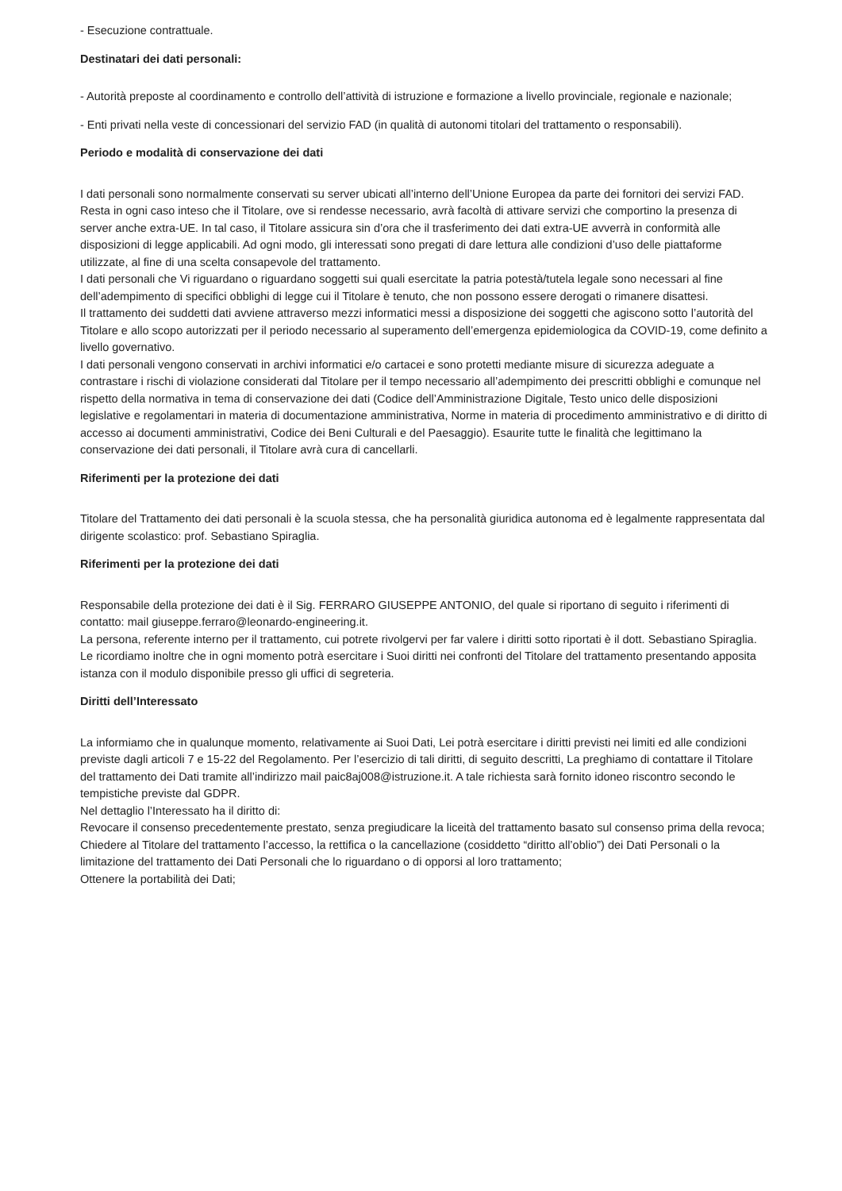- Esecuzione contrattuale.
Destinatari dei dati personali:
- Autorità preposte al coordinamento e controllo dell’attività di istruzione e formazione a livello provinciale, regionale e nazionale;
- Enti privati nella veste di concessionari del servizio FAD (in qualità di autonomi titolari del trattamento o responsabili).
Periodo e modalità di conservazione dei dati
I dati personali sono normalmente conservati su server ubicati all’interno dell’Unione Europea da parte dei fornitori dei servizi FAD. Resta in ogni caso inteso che il Titolare, ove si rendesse necessario, avrà facoltà di attivare servizi che comportino la presenza di server anche extra-UE. In tal caso, il Titolare assicura sin d’ora che il trasferimento dei dati extra-UE avverrà in conformità alle disposizioni di legge applicabili. Ad ogni modo, gli interessati sono pregati di dare lettura alle condizioni d’uso delle piattaforme utilizzate, al fine di una scelta consapevole del trattamento.
I dati personali che Vi riguardano o riguardano soggetti sui quali esercitate la patria potestà/tutela legale sono necessari al fine dell’adempimento di specifici obblighi di legge cui il Titolare è tenuto, che non possono essere derogati o rimanere disattesi.
Il trattamento dei suddetti dati avviene attraverso mezzi informatici messi a disposizione dei soggetti che agiscono sotto l’autorità del Titolare e allo scopo autorizzati per il periodo necessario al superamento dell’emergenza epidemiologica da COVID-19, come definito a livello governativo.
I dati personali vengono conservati in archivi informatici e/o cartacei e sono protetti mediante misure di sicurezza adeguate a contrastare i rischi di violazione considerati dal Titolare per il tempo necessario all’adempimento dei prescritti obblighi e comunque nel rispetto della normativa in tema di conservazione dei dati (Codice dell’Amministrazione Digitale, Testo unico delle disposizioni legislative e regolamentari in materia di documentazione amministrativa, Norme in materia di procedimento amministrativo e di diritto di accesso ai documenti amministrativi, Codice dei Beni Culturali e del Paesaggio). Esaurite tutte le finalità che legittimano la conservazione dei dati personali, il Titolare avrà cura di cancellarli.
Riferimenti per la protezione dei dati
Titolare del Trattamento dei dati personali è la scuola stessa, che ha personalità giuridica autonoma ed è legalmente rappresentata dal dirigente scolastico: prof. Sebastiano Spiraglia.
Riferimenti per la protezione dei dati
Responsabile della protezione dei dati è il Sig. FERRARO GIUSEPPE ANTONIO, del quale si riportano di seguito i riferimenti di contatto: mail giuseppe.ferraro@leonardo-engineering.it.
La persona, referente interno per il trattamento, cui potrete rivolgervi per far valere i diritti sotto riportati è il dott. Sebastiano Spiraglia.
Le ricordiamo inoltre che in ogni momento potrà esercitare i Suoi diritti nei confronti del Titolare del trattamento presentando apposita istanza con il modulo disponibile presso gli uffici di segreteria.
Diritti dell’Interessato
La informiamo che in qualunque momento, relativamente ai Suoi Dati, Lei potrà esercitare i diritti previsti nei limiti ed alle condizioni previste dagli articoli 7 e 15-22 del Regolamento. Per l’esercizio di tali diritti, di seguito descritti, La preghiamo di contattare il Titolare del trattamento dei Dati tramite all’indirizzo mail paic8aj008@istruzione.it. A tale richiesta sarà fornito idoneo riscontro secondo le tempistiche previste dal GDPR.
Nel dettaglio l’Interessato ha il diritto di:
Revocare il consenso precedentemente prestato, senza pregiudicare la liceità del trattamento basato sul consenso prima della revoca;
Chiedere al Titolare del trattamento l’accesso, la rettifica o la cancellazione (cosiddetto “diritto all’oblio”) dei Dati Personali o la limitazione del trattamento dei Dati Personali che lo riguardano o di opporsi al loro trattamento;
Ottenere la portabilità dei Dati;